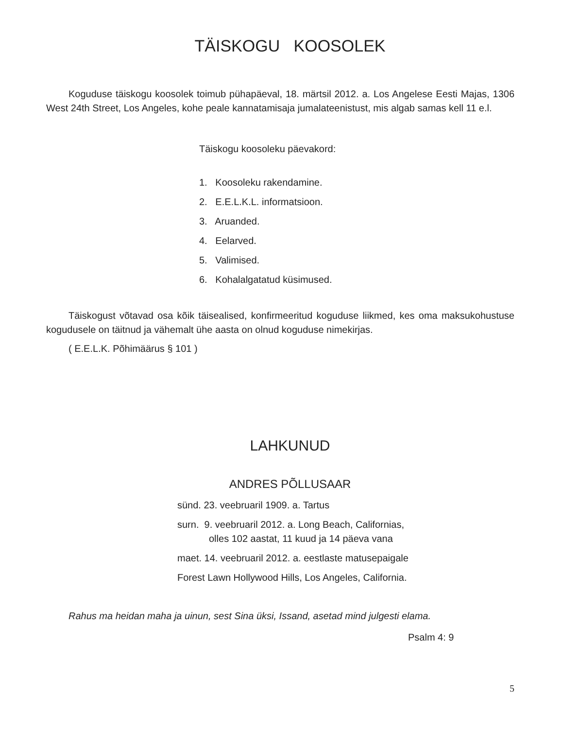TÄISKOGU KOOSOLEK
Koguduse täiskogu koosolek toimub pühapäeval, 18. märtsil 2012. a. Los Angelese Eesti Majas, 1306 West 24th Street, Los Angeles, kohe peale kannatamisaja jumalateenistust, mis algab samas kell 11 e.l.
Täiskogu koosoleku päevakord:
1. Koosoleku rakendamine.
2. E.E.L.K.L. informatsioon.
3. Aruanded.
4. Eelarved.
5. Valimised.
6. Kohalalgatatud küsimused.
Täiskogust võtavad osa kõik täisealised, konfirmeeritud koguduse liikmed, kes oma maksukohustuse kogudusele on täitnud ja vähemalt ühe aasta on olnud koguduse nimekirjas.
( E.E.L.K. Põhimäärus § 101 )
LAHKUNUD
ANDRES PÕLLUSAAR
sünd. 23. veebruaril 1909. a. Tartus
surn. 9. veebruaril 2012. a. Long Beach, Californias,
olles 102 aastat, 11 kuud ja 14 päeva vana
maet. 14. veebruaril 2012. a. eestlaste matusepaigale
Forest Lawn Hollywood Hills, Los Angeles, California.
Rahus ma heidan maha ja uinun, sest Sina üksi, Issand, asetad mind julgesti elama.
Psalm 4: 9
5